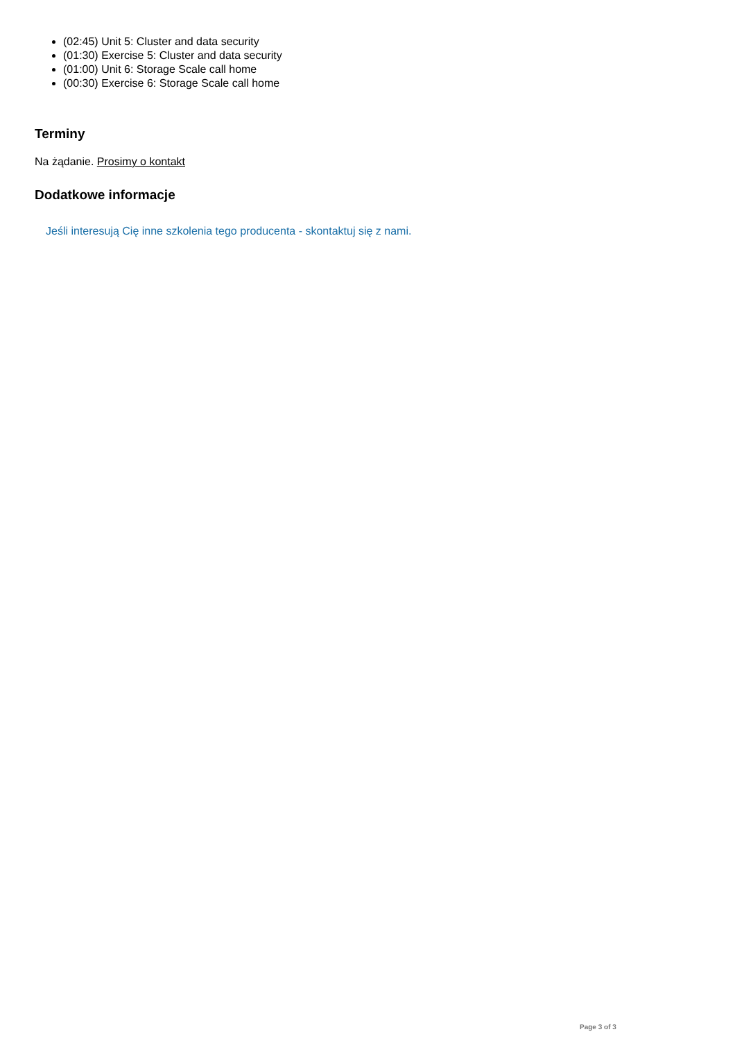(02:45) Unit 5: Cluster and data security
(01:30) Exercise 5: Cluster and data security
(01:00) Unit 6: Storage Scale call home
(00:30) Exercise 6: Storage Scale call home
Terminy
Na żądanie. Prosimy o kontakt
Dodatkowe informacje
Jeśli interesują Cię inne szkolenia tego producenta - skontaktuj się z nami.
Page 3 of 3